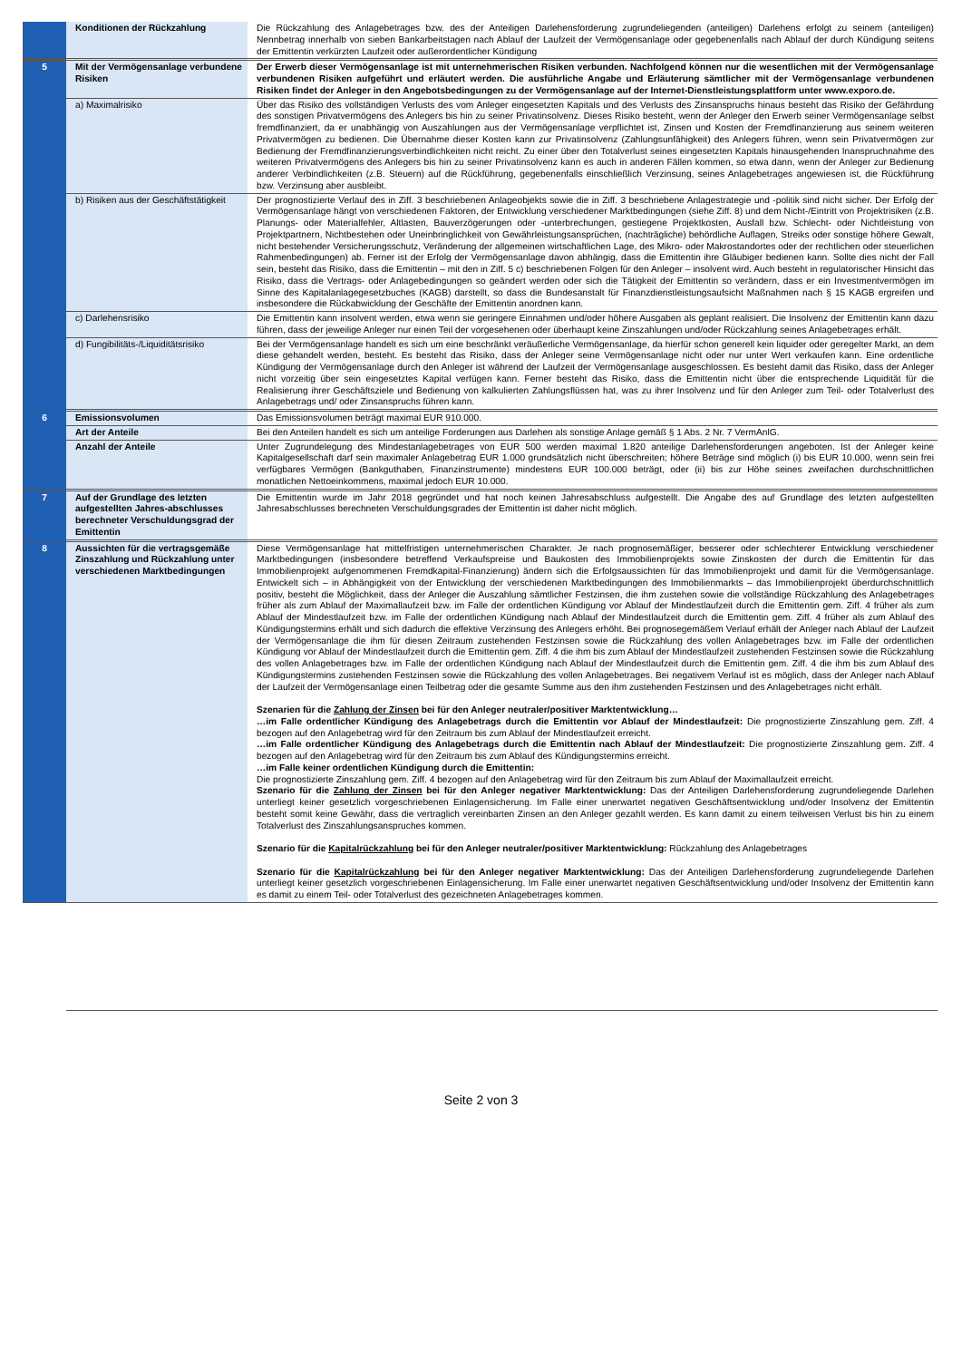| | Konditionen der Rückzahlung | Die Rückzahlung des Anlagebetrages bzw. des der Anteiligen Darlehensforderung zugrundeliegenden (anteiligen) Darlehens erfolgt zu seinem (anteiligen) Nennbetrag innerhalb von sieben Bankarbeitstagen nach Ablauf der Laufzeit der Vermögensanlage oder gegebenenfalls nach Ablauf der durch Kündigung seitens der Emittentin verkürzten Laufzeit oder außerordentlicher Kündigung |
| 5 | Mit der Vermögensanlage verbundene Risiken | Der Erwerb dieser Vermögensanlage ist mit unternehmerischen Risiken verbunden. Nachfolgend können nur die wesentlichen mit der Vermögensanlage verbundenen Risiken aufgeführt und erläutert werden. Die ausführliche Angabe und Erläuterung sämtlicher mit der Vermögensanlage verbundenen Risiken findet der Anleger in den Angebotsbedingungen zu der Vermögensanlage auf der Internet-Dienstleistungsplattform unter www.exporo.de. |
| | a) Maximalrisiko | Über das Risiko des vollständigen Verlusts des vom Anleger eingesetzten Kapitals und des Verlusts des Zinsanspruchs hinaus besteht das Risiko der Gefährdung des sonstigen Privatvermögens des Anlegers bis hin zu seiner Privatinsolvenz. Dieses Risiko besteht, wenn der Anleger den Erwerb seiner Vermögensanlage selbst fremdfinanziert, da er unabhängig von Auszahlungen aus der Vermögensanlage verpflichtet ist, Zinsen und Kosten der Fremdfinanzierung aus seinem weiteren Privatvermögen zu bedienen. Die Übernahme dieser Kosten kann zur Privatinsolvenz (Zahlungsunfähigkeit) des Anlegers führen, wenn sein Privatvermögen zur Bedienung der Fremdfinanzierungsverbindlichkeiten nicht reicht. Zu einer über den Totalverlust seines eingesetzten Kapitals hinausgehenden Inanspruchnahme des weiteren Privatvermögens des Anlegers bis hin zu seiner Privatinsolvenz kann es auch in anderen Fällen kommen, so etwa dann, wenn der Anleger zur Bedienung anderer Verbindlichkeiten (z.B. Steuern) auf die Rückführung, gegebenenfalls einschließlich Verzinsung, seines Anlagebetrages angewiesen ist, die Rückführung bzw. Verzinsung aber ausbleibt. |
| | b) Risiken aus der Geschäftstätigkeit | Der prognostizierte Verlauf des in Ziff. 3 beschriebenen Anlageobjekts sowie die in Ziff. 3 beschriebene Anlagestrategie und -politik sind nicht sicher. Der Erfolg der Vermögensanlage hängt von verschiedenen Faktoren, der Entwicklung verschiedener Marktbedingungen (siehe Ziff. 8) und dem Nicht-/Eintritt von Projektrisiken (z.B. Planungs- oder Materialfehler, Altlasten, Bauverzögerungen oder -unterbrechungen, gestiegene Projektkosten, Ausfall bzw. Schlecht- oder Nichtleistung von Projektpartnern, Nichtbestehen oder Uneinbringlichkeit von Gewährleistungsansprüchen, (nachträgliche) behördliche Auflagen, Streiks oder sonstige höhere Gewalt, nicht bestehender Versicherungsschutz, Veränderung der allgemeinen wirtschaftlichen Lage, des Mikro- oder Makrostandortes oder der rechtlichen oder steuerlichen Rahmenbedingungen) ab. Ferner ist der Erfolg der Vermögensanlage davon abhängig, dass die Emittentin ihre Gläubiger bedienen kann. Sollte dies nicht der Fall sein, besteht das Risiko, dass die Emittentin – mit den in Ziff. 5 c) beschriebenen Folgen für den Anleger – insolvent wird. Auch besteht in regulatorischer Hinsicht das Risiko, dass die Vertrags- oder Anlagebedingungen so geändert werden oder sich die Tätigkeit der Emittentin so verändern, dass er ein Investmentvermögen im Sinne des Kapitalanlagegesetzbuches (KAGB) darstellt, so dass die Bundesanstalt für Finanzdienstleistungsaufsicht Maßnahmen nach § 15 KAGB ergreifen und insbesondere die Rückabwicklung der Geschäfte der Emittentin anordnen kann. |
| | c) Darlehensrisiko | Die Emittentin kann insolvent werden, etwa wenn sie geringere Einnahmen und/oder höhere Ausgaben als geplant realisiert. Die Insolvenz der Emittentin kann dazu führen, dass der jeweilige Anleger nur einen Teil der vorgesehenen oder überhaupt keine Zinszahlungen und/oder Rückzahlung seines Anlagebetrages erhält. |
| | d) Fungibilitäts-/Liquiditätsrisiko | Bei der Vermögensanlage handelt es sich um eine beschränkt veräußerliche Vermögensanlage, da hierfür schon generell kein liquider oder geregelter Markt, an dem diese gehandelt werden, besteht. Es besteht das Risiko, dass der Anleger seine Vermögensanlage nicht oder nur unter Wert verkaufen kann. Eine ordentliche Kündigung der Vermögensanlage durch den Anleger ist während der Laufzeit der Vermögensanlage ausgeschlossen. Es besteht damit das Risiko, dass der Anleger nicht vorzeitig über sein eingesetztes Kapital verfügen kann. Ferner besteht das Risiko, dass die Emittentin nicht über die entsprechende Liquidität für die Realisierung ihrer Geschäftsziele und Bedienung von kalkulierten Zahlungsflüssen hat, was zu ihrer Insolvenz und für den Anleger zum Teil- oder Totalverlust des Anlagebetrags und/ oder Zinsanspruchs führen kann. |
| 6 | Emissionsvolumen | Das Emissionsvolumen beträgt maximal EUR 910.000. |
| | Art der Anteile | Bei den Anteilen handelt es sich um anteilige Forderungen aus Darlehen als sonstige Anlage gemäß § 1 Abs. 2 Nr. 7 VermAnlG. |
| | Anzahl der Anteile | Unter Zugrundelegung des Mindestanlagebetrages von EUR 500 werden maximal 1.820 anteilige Darlehensforderungen angeboten. Ist der Anleger keine Kapitalgesellschaft darf sein maximaler Anlagebetrag EUR 1.000 grundsätzlich nicht überschreiten; höhere Beträge sind möglich (i) bis EUR 10.000, wenn sein frei verfügbares Vermögen (Bankguthaben, Finanzinstrumente) mindestens EUR 100.000 beträgt, oder (ii) bis zur Höhe seines zweifachen durchschnittlichen monatlichen Nettoeinkommens, maximal jedoch EUR 10.000. |
| 7 | Auf der Grundlage des letzten aufgestellten Jahres-abschlusses berechneter Verschuldungsgrad der Emittentin | Die Emittentin wurde im Jahr 2018 gegründet und hat noch keinen Jahresabschluss aufgestellt. Die Angabe des auf Grundlage des letzten aufgestellten Jahresabschlusses berechneten Verschuldungsgrades der Emittentin ist daher nicht möglich. |
| 8 | Aussichten für die vertragsgemäße Zinszahlung und Rückzahlung unter verschiedenen Marktbedingungen | Diese Vermögensanlage hat mittelfristigen unternehmerischen Charakter. Je nach prognosemäßiger, besserer oder schlechterer Entwicklung verschiedener Marktbedingungen (insbesondere betreffend Verkaufspreise und Baukosten des Immobilienprojekts sowie Zinskosten der durch die Emittentin für das Immobilienprojekt aufgenommenen Fremdkapital-Finanzierung) ändern sich die Erfolgsaussichten für das Immobilienprojekt und damit für die Vermögensanlage. Entwickelt sich – in Abhängigkeit von der Entwicklung der verschiedenen Marktbedingungen des Immobilienmarkts – das Immobilienprojekt überdurchschnittlich positiv, besteht die Möglichkeit, dass der Anleger die Auszahlung sämtlicher Festzinsen, die ihm zustehen sowie die vollständige Rückzahlung des Anlagebetrages früher als zum Ablauf der Maximallaufzeit bzw. im Falle der ordentlichen Kündigung vor Ablauf der Mindestlaufzeit durch die Emittentin gem. Ziff. 4 früher als zum Ablauf der Mindestlaufzeit bzw. im Falle der ordentlichen Kündigung nach Ablauf der Mindestlaufzeit durch die Emittentin gem. Ziff. 4 früher als zum Ablauf des Kündigungstermins erhält und sich dadurch die effektive Verzinsung des Anlegers erhöht. Bei prognosegemäßem Verlauf erhält der Anleger nach Ablauf der Laufzeit der Vermögensanlage die ihm für diesen Zeitraum zustehenden Festzinsen sowie die Rückzahlung des vollen Anlagebetrages bzw. im Falle der ordentlichen Kündigung vor Ablauf der Mindestlaufzeit durch die Emittentin gem. Ziff. 4 die ihm bis zum Ablauf der Mindestlaufzeit zustehenden Festzinsen sowie die Rückzahlung des vollen Anlagebetrages bzw. im Falle der ordentlichen Kündigung nach Ablauf der Mindestlaufzeit durch die Emittentin gem. Ziff. 4 die ihm bis zum Ablauf des Kündigungstermins zustehenden Festzinsen sowie die Rückzahlung des vollen Anlagebetrages. Bei negativem Verlauf ist es möglich, dass der Anleger nach Ablauf der Laufzeit der Vermögensanlage einen Teilbetrag oder die gesamte Summe aus den ihm zustehenden Festzinsen und des Anlagebetrages nicht erhält. Szenarien für die Zahlung der Zinsen bei für den Anleger neutraler/positiver Marktentwicklung… …im Falle ordentlicher Kündigung des Anlagebetrags durch die Emittentin vor Ablauf der Mindestlaufzeit: Die prognostizierte Zinszahlung gem. Ziff. 4 bezogen auf den Anlagebetrag wird für den Zeitraum bis zum Ablauf der Mindestlaufzeit erreicht. …im Falle ordentlicher Kündigung des Anlagebetrags durch die Emittentin nach Ablauf der Mindestlaufzeit: Die prognostizierte Zinszahlung gem. Ziff. 4 bezogen auf den Anlagebetrag wird für den Zeitraum bis zum Ablauf des Kündigungstermins erreicht. …im Falle keiner ordentlichen Kündigung durch die Emittentin: Die prognostizierte Zinszahlung gem. Ziff. 4 bezogen auf den Anlagebetrag wird für den Zeitraum bis zum Ablauf der Maximallaufzeit erreicht. Szenario für die Zahlung der Zinsen bei für den Anleger negativer Marktentwicklung: Das der Anteiligen Darlehensforderung zugrundeliegende Darlehen unterliegt keiner gesetzlich vorgeschriebenen Einlagensicherung. Im Falle einer unerwartet negativen Geschäftsentwicklung und/oder Insolvenz der Emittentin besteht somit keine Gewähr, dass die vertraglich vereinbarten Zinsen an den Anleger gezahlt werden. Es kann damit zu einem teilweisen Verlust bis hin zu einem Totalverlust des Zinszahlungsanspruches kommen. Szenario für die Kapitalrückzahlung bei für den Anleger neutraler/positiver Marktentwicklung: Rückzahlung des Anlagebetrages Szenario für die Kapitalrückzahlung bei für den Anleger negativer Marktentwicklung: Das der Anteiligen Darlehensforderung zugrundeliegende Darlehen unterliegt keiner gesetzlich vorgeschriebenen Einlagensicherung. Im Falle einer unerwartet negativen Geschäftsentwicklung und/oder Insolvenz der Emittentin kann es damit zu einem Teil- oder Totalverlust des gezeichneten Anlagebetrages kommen. |
Seite 2 von 3